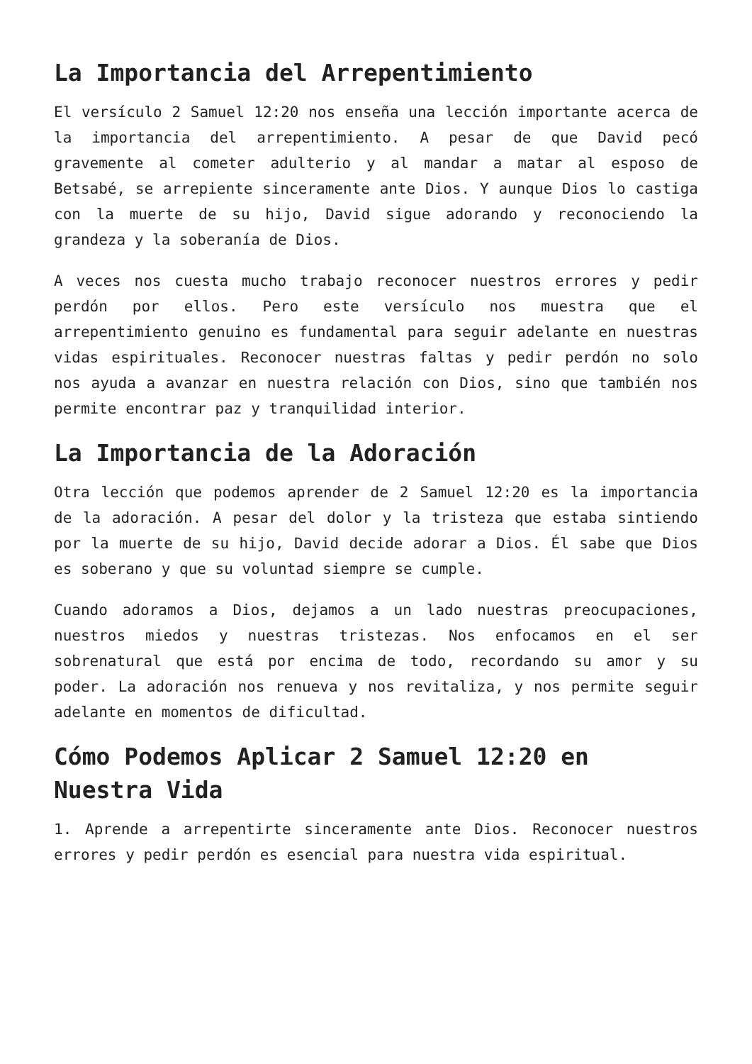La Importancia del Arrepentimiento
El versículo 2 Samuel 12:20 nos enseña una lección importante acerca de la importancia del arrepentimiento. A pesar de que David pecó gravemente al cometer adulterio y al mandar a matar al esposo de Betsabé, se arrepiente sinceramente ante Dios. Y aunque Dios lo castiga con la muerte de su hijo, David sigue adorando y reconociendo la grandeza y la soberanía de Dios.
A veces nos cuesta mucho trabajo reconocer nuestros errores y pedir perdón por ellos. Pero este versículo nos muestra que el arrepentimiento genuino es fundamental para seguir adelante en nuestras vidas espirituales. Reconocer nuestras faltas y pedir perdón no solo nos ayuda a avanzar en nuestra relación con Dios, sino que también nos permite encontrar paz y tranquilidad interior.
La Importancia de la Adoración
Otra lección que podemos aprender de 2 Samuel 12:20 es la importancia de la adoración. A pesar del dolor y la tristeza que estaba sintiendo por la muerte de su hijo, David decide adorar a Dios. Él sabe que Dios es soberano y que su voluntad siempre se cumple.
Cuando adoramos a Dios, dejamos a un lado nuestras preocupaciones, nuestros miedos y nuestras tristezas. Nos enfocamos en el ser sobrenatural que está por encima de todo, recordando su amor y su poder. La adoración nos renueva y nos revitaliza, y nos permite seguir adelante en momentos de dificultad.
Cómo Podemos Aplicar 2 Samuel 12:20 en Nuestra Vida
1. Aprende a arrepentirte sinceramente ante Dios. Reconocer nuestros errores y pedir perdón es esencial para nuestra vida espiritual.